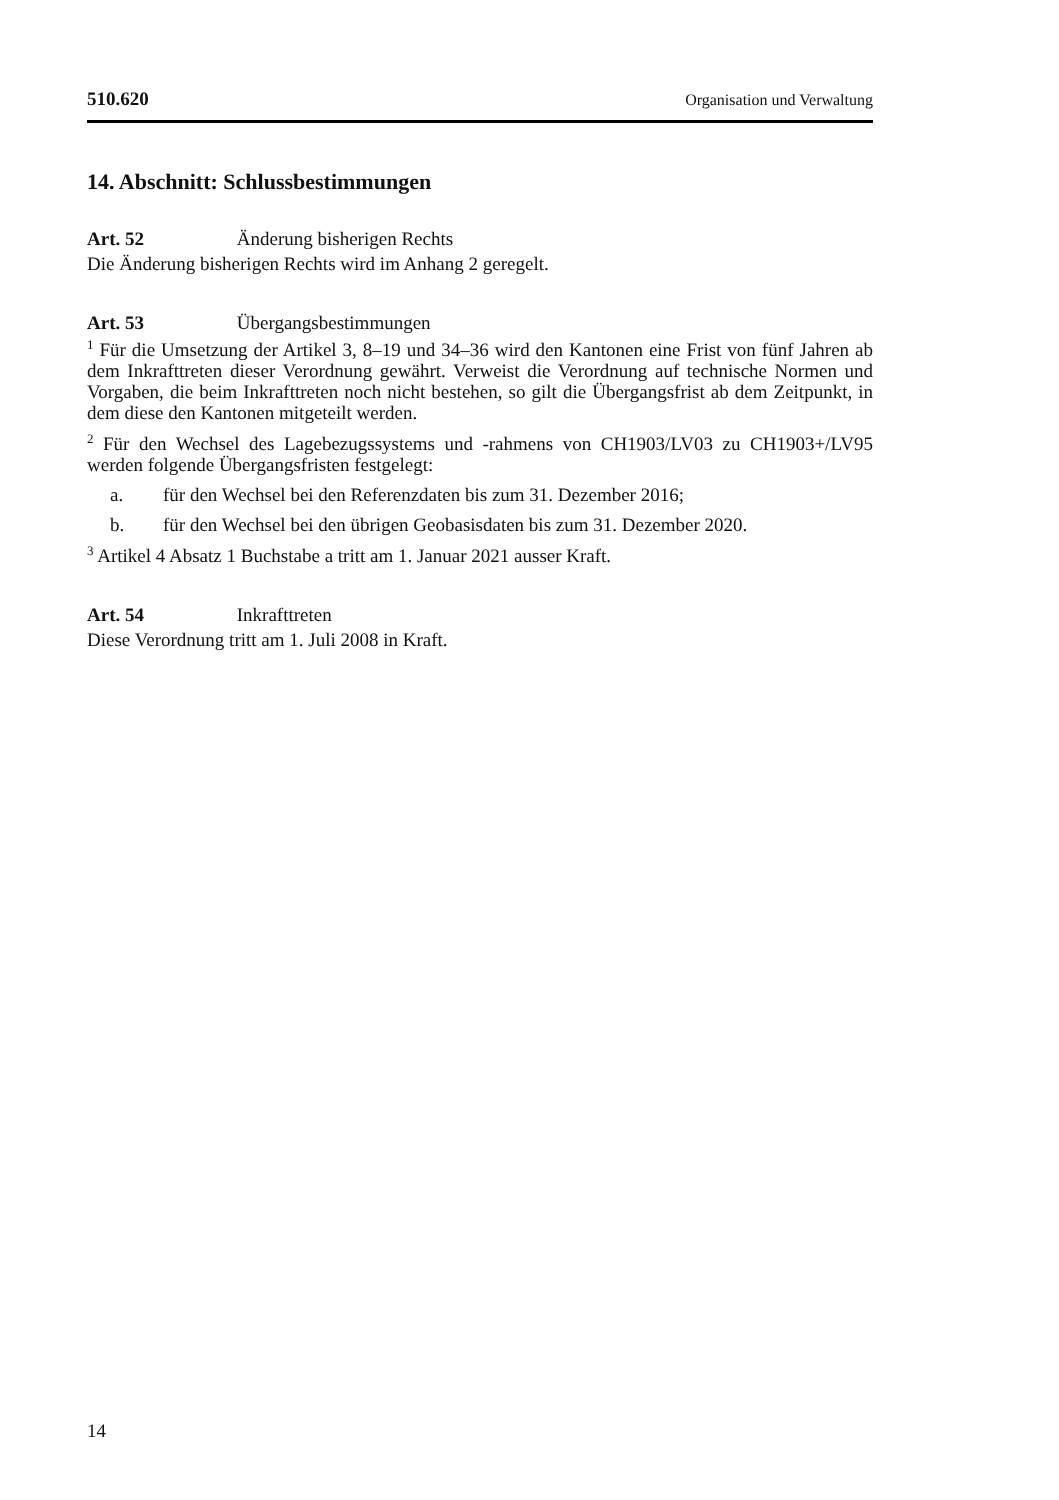510.620 Organisation und Verwaltung
14. Abschnitt: Schlussbestimmungen
Art. 52 Änderung bisherigen Rechts
Die Änderung bisherigen Rechts wird im Anhang 2 geregelt.
Art. 53 Übergangsbestimmungen
<sup>1</sup> Für die Umsetzung der Artikel 3, 8–19 und 34–36 wird den Kantonen eine Frist von fünf Jahren ab dem Inkrafttreten dieser Verordnung gewährt. Verweist die Verordnung auf technische Normen und Vorgaben, die beim Inkrafttreten noch nicht bestehen, so gilt die Übergangsfrist ab dem Zeitpunkt, in dem diese den Kantonen mitgeteilt werden.
<sup>2</sup> Für den Wechsel des Lagebezugssystems und -rahmens von CH1903/LV03 zu CH1903+/LV95 werden folgende Übergangsfristen festgelegt:
a. für den Wechsel bei den Referenzdaten bis zum 31. Dezember 2016;
b. für den Wechsel bei den übrigen Geobasisdaten bis zum 31. Dezember 2020.
<sup>3</sup> Artikel 4 Absatz 1 Buchstabe a tritt am 1. Januar 2021 ausser Kraft.
Art. 54 Inkrafttreten
Diese Verordnung tritt am 1. Juli 2008 in Kraft.
14